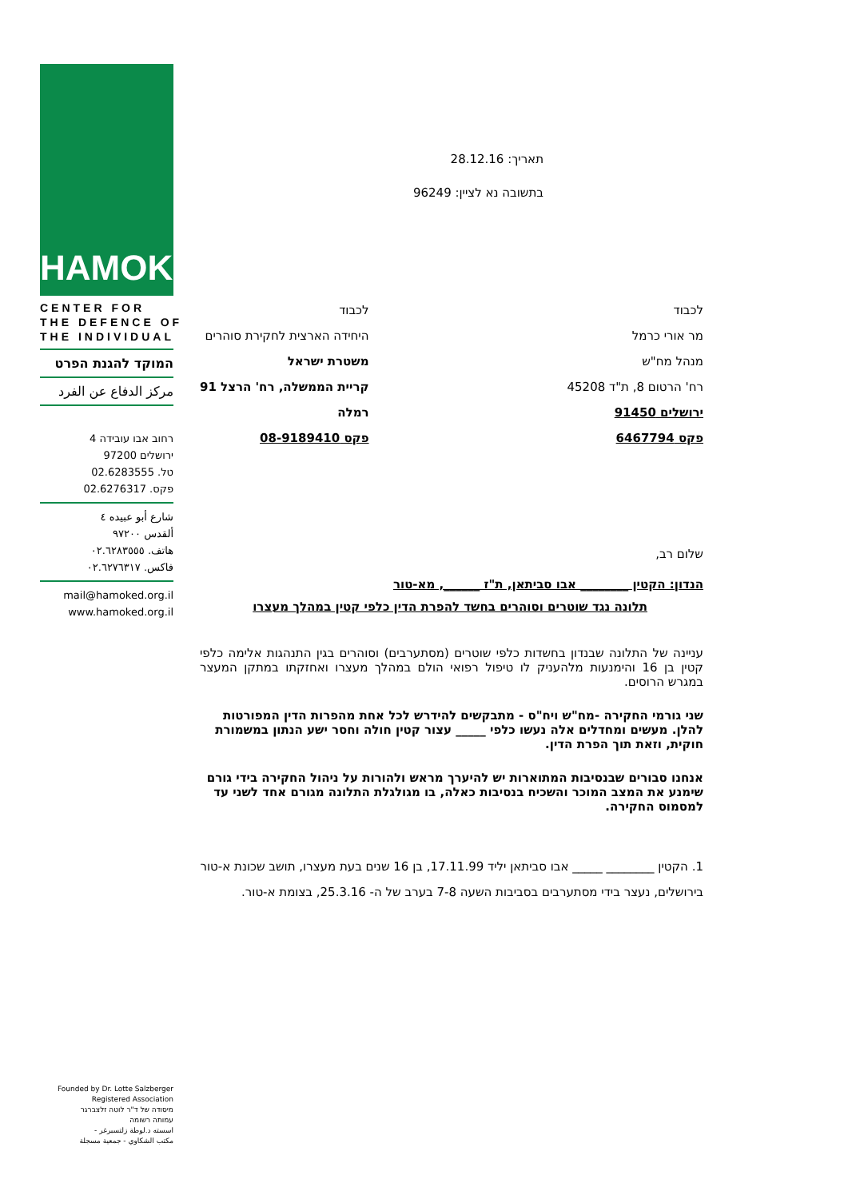HAMOKED
CENTER FOR
THE DEFENCE OF
THE INDIVIDUAL
המוקד להגנת הפרט
مركز الدفاع عن الفرد
רחוב אבו עובידה 4
ירושלים 97200
טל. 02.6283555
פקס. 02.6276317
شارع أبو عبيده ٤
ألقدس ٩٧٢٠٠
هاتف. ٠٢.٦٢٨٣٥٥٥
فاكس. ٠٢.٦٢٧٦٣١٧
mail@hamoked.org.il
www.hamoked.org.il
Founded by Dr. Lotte Salzberger
Registered Association
מיסודה של ד"ר לוטה זלצברגר
עמותה רשומה
اسسته د.لوطة زلتسبرغر -
مكتب الشكاوي - جمعية مسجلة
תאריך: 28.12.16
בתשובה נא לציין: 96249
לכבוד
מר אורי כרמל
מנהל מח"ש
רח' הרטום 8, ת"ד 45208
ירושלים 91450
פקס 6467794
לכבוד
היחידה הארצית לחקירת סוהרים
משטרת ישראל
קריית הממשלה, רח' הרצל 91
רמלה
פקס 08-9189410
שלום רב,
הנדון: הקטין ________ אבו סביתאן, ת"ז ______, מא-טור
תלונה נגד שוטרים וסוהרים בחשד להפרת הדין כלפי קטין במהלך מעצרו
עניינה של התלונה שבנדון בחשדות כלפי שוטרים (מסתערבים) וסוהרים בגין התנהגות אלימה כלפי קטין בן 16 והימנעות מלהעניק לו טיפול רפואי הולם במהלך מעצרו ואחזקתו במתקן המעצר במגרש הרוסים.
שני גורמי החקירה -מח"ש ויח"ס - מתבקשים להידרש לכל אחת מהפרות הדין המפורטות להלן. מעשים ומחדלים אלה נעשו כלפי _____ עצור קטין חולה וחסר ישע הנתון במשמורת חוקית, וזאת תוך הפרת הדין.
אנחנו סבורים שבנסיבות המתוארות יש להיערך מראש ולהורות על ניהול החקירה בידי גורם שימנע את המצב המוכר והשכיח בנסיבות כאלה, בו מגולגלת התלונה מגורם אחד לשני עד למסמוס החקירה.
1. הקטין ________ _____ אבו סביתאן יליד 17.11.99, בן 16 שנים בעת מעצרו, תושב שכונת א-טור בירושלים, נעצר בידי מסתערבים בסביבות השעה 7-8 בערב של ה- 25.3.16, בצומת א-טור.